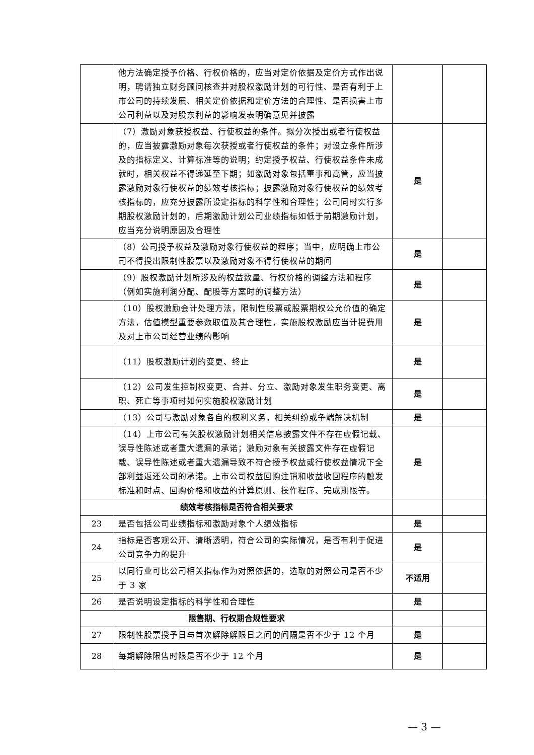| | 他方法确定授予价格、行权价格的，应当对定价依据及定价方式作出说明，聘请独立财务顾问核查并对股权激励计划的可行性、是否有利于上市公司的持续发展、相关定价依据和定价方法的合理性、是否损害上市公司利益以及对股东利益的影响发表明确意见并披露 | | |
| | （7）激励对象获授权益、行使权益的条件。拟分次授出或者行使权益的，应当披露激励对象每次获授或者行使权益的条件；对设立条件所涉及的指标定义、计算标准等的说明；约定授予权益、行使权益条件未成就时，相关权益不得递延至下期；如激励对象包括董事和高管，应当披露激励对象行使权益的绩效考核指标；披露激励对象行使权益的绩效考核指标的，应充分披露所设定指标的科学性和合理性；公司同时实行多期股权激励计划的，后期激励计划公司业绩指标如低于前期激励计划，应当充分说明原因及合理性 | 是 | |
| | （8）公司授予权益及激励对象行使权益的程序；当中，应明确上市公司不得授出限制性股票以及激励对象不得行使权益的期间 | 是 | |
| | （9）股权激励计划所涉及的权益数量、行权价格的调整方法和程序（例如实施利润分配、配股等方案时的调整方法） | 是 | |
| | （10）股权激励会计处理方法，限制性股票或股票期权公允价值的确定方法，估值模型重要参数取值及其合理性，实施股权激励应当计提费用及对上市公司经营业绩的影响 | 是 | |
| | （11）股权激励计划的变更、终止 | 是 | |
| | （12）公司发生控制权变更、合并、分立、激励对象发生职务变更、离职、死亡等事项时如何实施股权激励计划 | 是 | |
| | （13）公司与激励对象各自的权利义务，相关纠纷或争端解决机制 | 是 | |
| | （14）上市公司有关股权激励计划相关信息披露文件不存在虚假记载、误导性陈述或者重大遗漏的承诺；激励对象有关披露文件存在虚假记载、误导性陈述或者重大遗漏导致不符合授予权益或行使权益情况下全部利益返还公司的承诺。上市公司权益回购注销和收益收回程序的触发标准和时点、回购价格和收益的计算原则、操作程序、完成期限等。 | 是 | |
| 绩效考核指标是否符合相关要求 | | | |
| 23 | 是否包括公司业绩指标和激励对象个人绩效指标 | 是 | |
| 24 | 指标是否客观公开、清晰透明，符合公司的实际情况，是否有利于促进公司竞争力的提升 | 是 | |
| 25 | 以同行业可比公司相关指标作为对照依据的，选取的对照公司是否不少于 3 家 | 不适用 | |
| 26 | 是否说明设定指标的科学性和合理性 | 是 | |
| 限售期、行权期合规性要求 | | | |
| 27 | 限制性股票授予日与首次解除解限日之间的间隔是否不少于 12 个月 | 是 | |
| 28 | 每期解除限售时限是否不少于 12 个月 | 是 | |
— 3 —